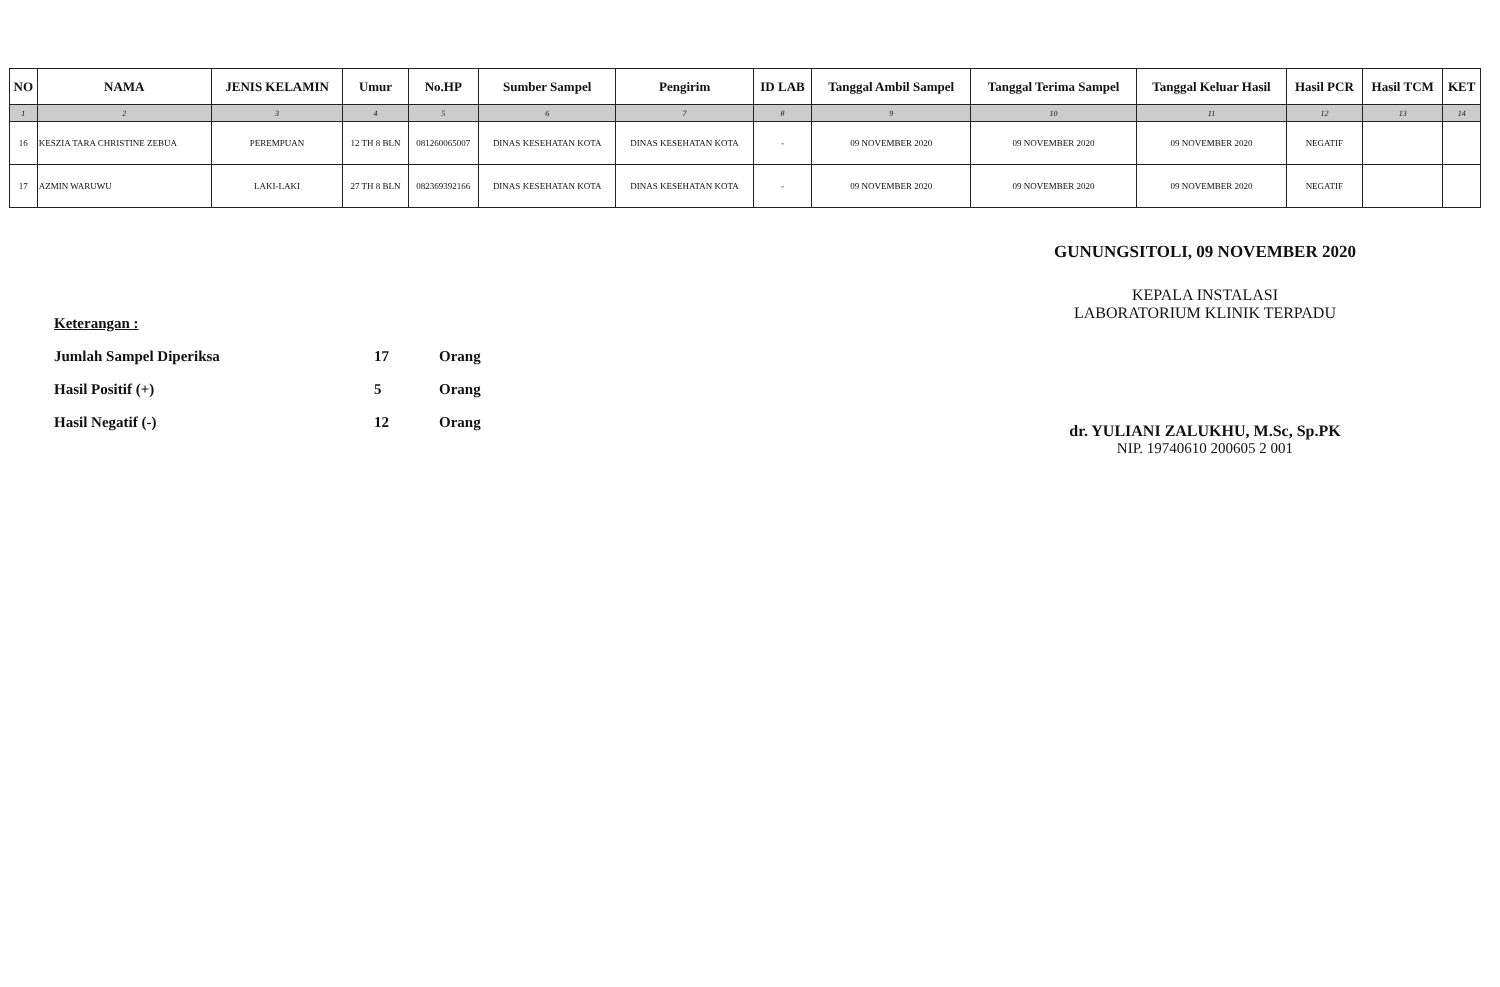| NO | NAMA | JENIS KELAMIN | Umur | No.HP | Sumber Sampel | Pengirim | ID LAB | Tanggal Ambil Sampel | Tanggal Terima Sampel | Tanggal Keluar Hasil | Hasil PCR | Hasil TCM | KET |
| --- | --- | --- | --- | --- | --- | --- | --- | --- | --- | --- | --- | --- | --- |
| 1 | 2 | 3 | 4 | 5 | 6 | 7 | 8 | 9 | 10 | 11 | 12 | 13 | 14 |
| 16 | KESZIA TARA CHRISTINE ZEBUA | PEREMPUAN | 12 TH 8 BLN | 081260065007 | DINAS KESEHATAN KOTA | DINAS KESEHATAN KOTA | - | 09 NOVEMBER 2020 | 09 NOVEMBER 2020 | 09 NOVEMBER 2020 | NEGATIF | | |
| 17 | AZMIN WARUWU | LAKI-LAKI | 27 TH 8 BLN | 082369392166 | DINAS KESEHATAN KOTA | DINAS KESEHATAN KOTA | - | 09 NOVEMBER 2020 | 09 NOVEMBER 2020 | 09 NOVEMBER 2020 | NEGATIF | | |
Keterangan :
Jumlah Sampel Diperiksa 17 Orang
Hasil Positif (+) 5 Orang
Hasil Negatif (-) 12 Orang
GUNUNGSITOLI, 09 NOVEMBER 2020
KEPALA INSTALASI
LABORATORIUM KLINIK TERPADU
dr. YULIANI ZALUKHU, M.Sc, Sp.PK
NIP. 19740610 200605 2 001